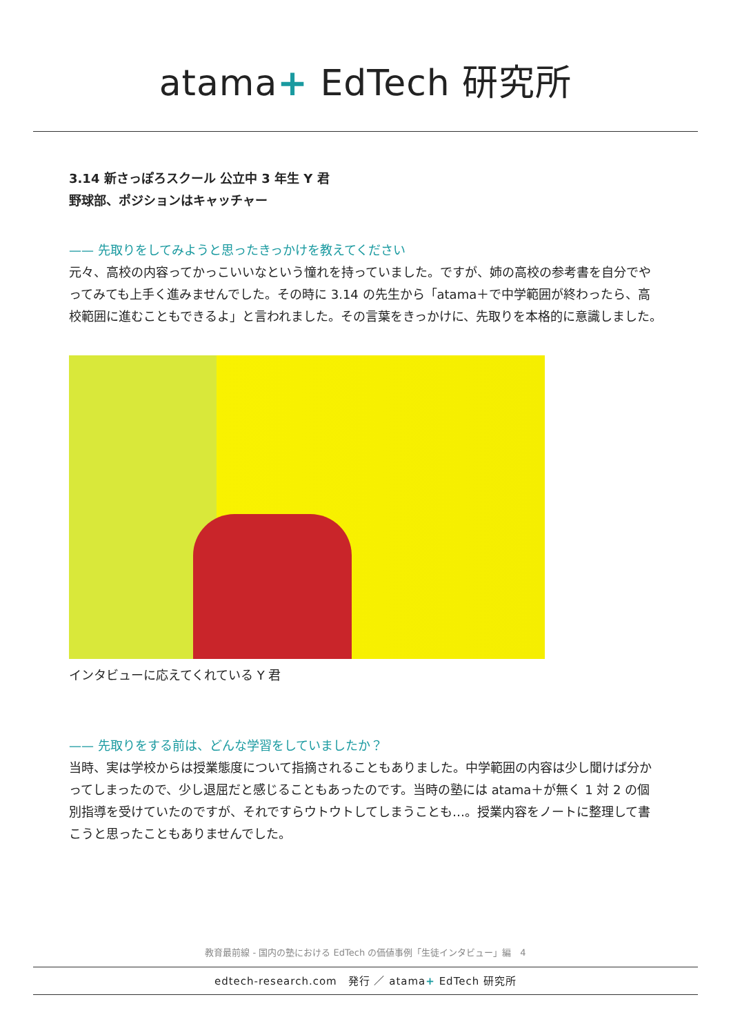atama+ EdTech 研究所
3.14 新さっぽろスクール 公立中 3 年生 Y 君
野球部、ポジションはキャッチャー
—— 先取りをしてみようと思ったきっかけを教えてください
元々、高校の内容ってかっこいいなという憧れを持っていました。ですが、姉の高校の参考書を自分でやってみても上手く進みませんでした。その時に 3.14 の先生から「atama＋で中学範囲が終わったら、高校範囲に進むこともできるよ」と言われました。その言葉をきっかけに、先取りを本格的に意識しました。
インタビューに応えてくれている Y 君
—— 先取りをする前は、どんな学習をしていましたか？
当時、実は学校からは授業態度について指摘されることもありました。中学範囲の内容は少し聞けば分かってしまったので、少し退屈だと感じることもあったのです。当時の塾には atama＋が無く 1 対 2 の個別指導を受けていたのですが、それですらウトウトしてしまうことも…。授業内容をノートに整理して書こうと思ったこともありませんでした。
教育最前線 - 国内の塾における EdTech の価値事例「生徒インタビュー」編　4
edtech-research.com　発行 ／ atama+ EdTech 研究所